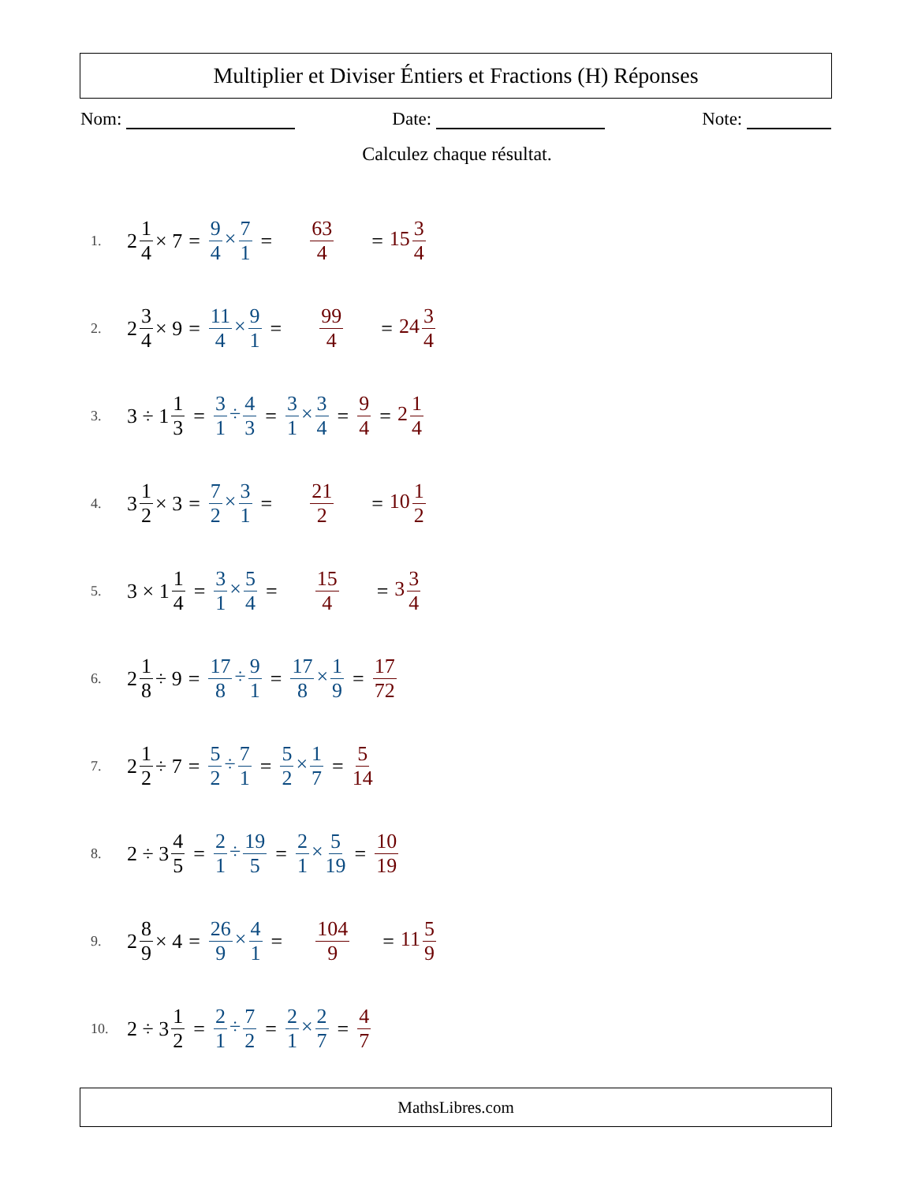Multiplier et Diviser Éntiers et Fractions (H) Réponses
Nom: Date: Note:
Calculez chaque résultat.
1. 2 1 4 × 7 = 9 4 × 7 1 = 63 4 = 15 3 4
2. 2 3 4 × 9 = 11 4 × 9 1 = 99 4 = 24 3 4
3. 3 ÷ 1 1 3 = 3 1 ÷ 4 3 = 3 1 × 3 4 = 9 4 = 2 1 4
4. 3 1 2 × 3 = 7 2 × 3 1 = 21 2 = 10 1 2
5. 3 × 1 1 4 = 3 1 × 5 4 = 15 4 = 3 3 4
6. 2 1 8 ÷ 9 = 17 8 ÷ 9 1 = 17 8 × 1 9 = 17 72
7. 2 1 2 ÷ 7 = 5 2 ÷ 7 1 = 5 2 × 1 7 = 5 14
8. 2 ÷ 3 4 5 = 2 1 ÷ 19 5 = 2 1 × 5 19 = 10 19
9. 2 8 9 × 4 = 26 9 × 4 1 = 104 9 = 11 5 9
10. 2 ÷ 3 1 2 = 2 1 ÷ 7 2 = 2 1 × 2 7 = 4 7
MathsLibres.com